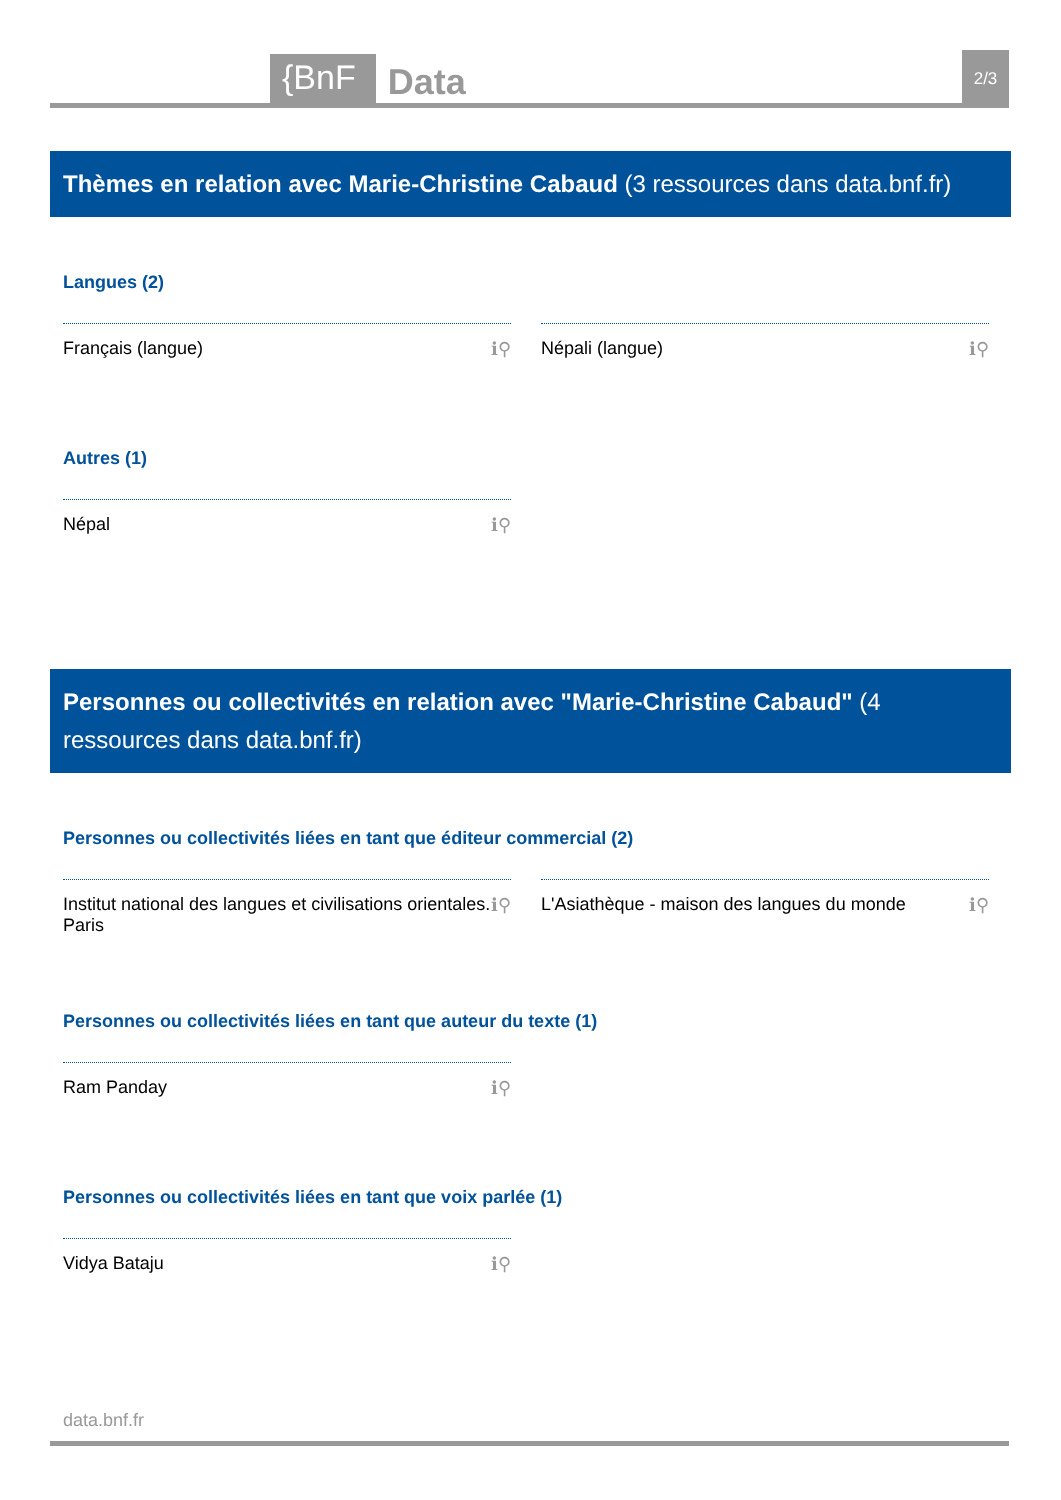{BnF Data 2/3
Thèmes en relation avec Marie-Christine Cabaud (3 ressources dans data.bnf.fr)
Langues (2)
Français (langue) ℹ⚲ Népali (langue) ℹ⚲
Autres (1)
Népal ℹ⚲
Personnes ou collectivités en relation avec "Marie-Christine Cabaud" (4 ressources dans data.bnf.fr)
Personnes ou collectivités liées en tant que éditeur commercial (2)
Institut national des langues et civilisations orientales. Paris ℹ⚲
L'Asiathèque - maison des langues du monde ℹ⚲
Personnes ou collectivités liées en tant que auteur du texte (1)
Ram Panday ℹ⚲
Personnes ou collectivités liées en tant que voix parlée (1)
Vidya Bataju ℹ⚲
data.bnf.fr